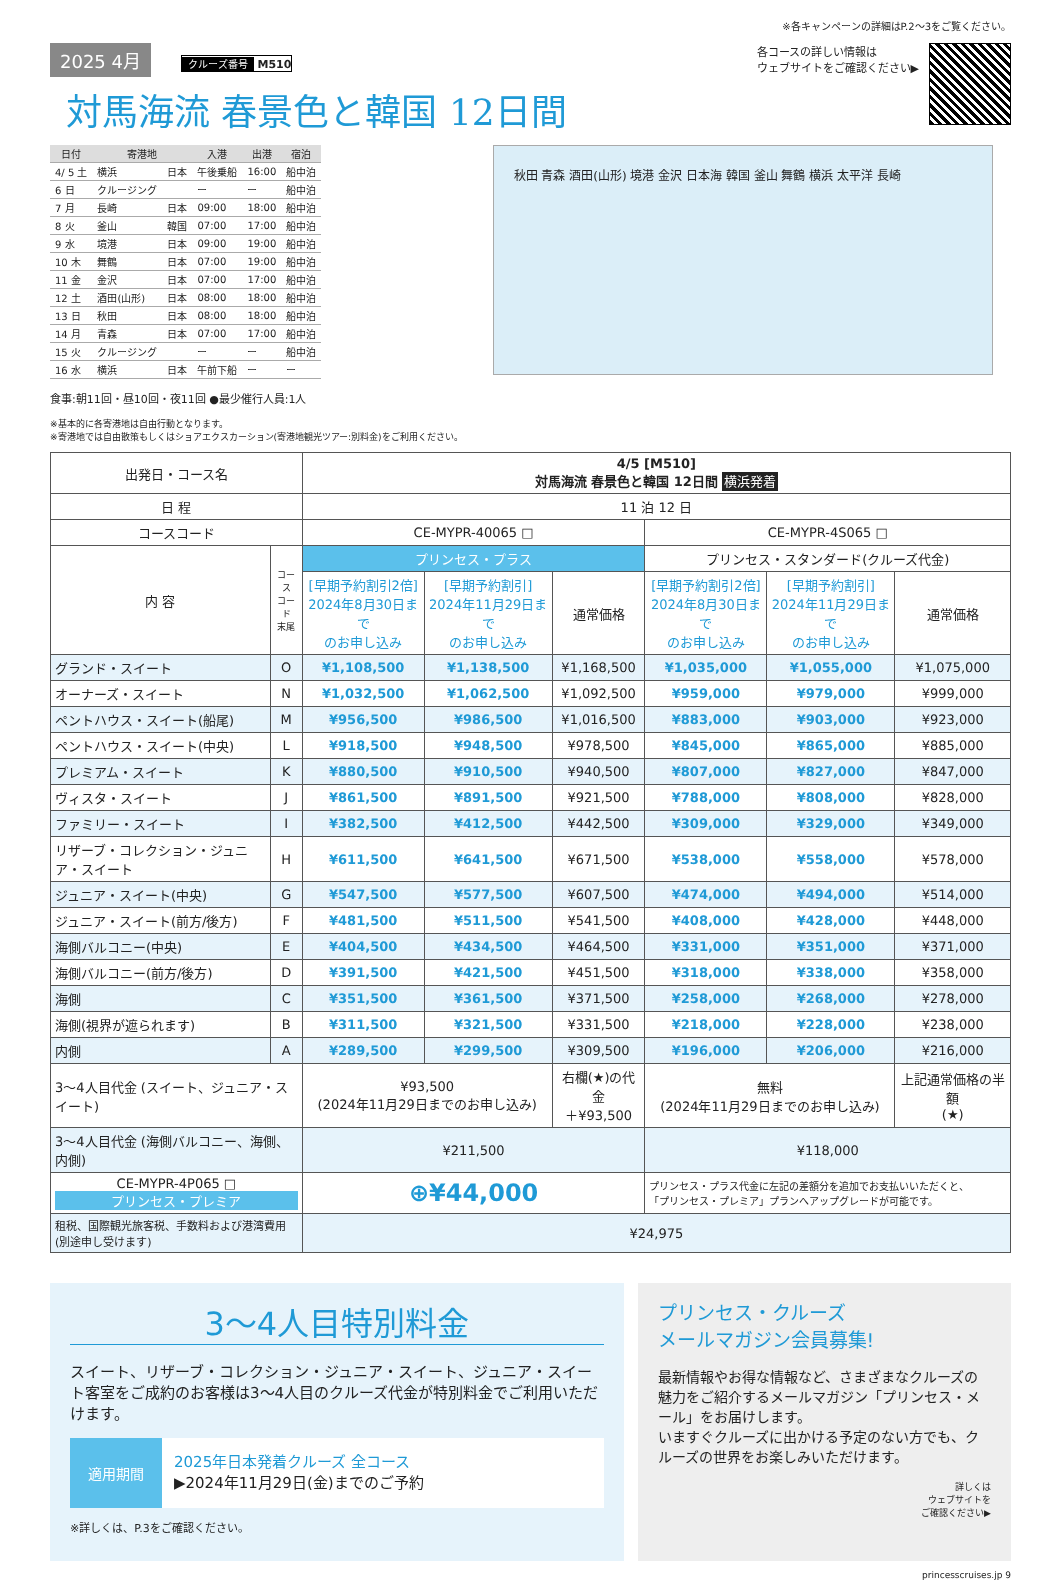※各キャンペーンの詳細はP.2〜3をご覧ください。
2025 4月 クルーズ番号 M510
対馬海流 春景色と韓国 12日間
各コースの詳しい情報は
ウェブサイトをご確認ください▶
| 日付 | 寄港地 | | 入港 | 出港 | 宿泊 |
| --- | --- | --- | --- | --- | --- |
| 4/ 5 土 | 横浜 | 日本 | 午後乗船 | 16:00 | 船中泊 |
| 6 日 | クルージング | | ー | ー | 船中泊 |
| 7 月 | 長崎 | 日本 | 09:00 | 18:00 | 船中泊 |
| 8 火 | 釜山 | 韓国 | 07:00 | 17:00 | 船中泊 |
| 9 水 | 境港 | 日本 | 09:00 | 19:00 | 船中泊 |
| 10 木 | 舞鶴 | 日本 | 07:00 | 19:00 | 船中泊 |
| 11 金 | 金沢 | 日本 | 07:00 | 17:00 | 船中泊 |
| 12 土 | 酒田(山形) | 日本 | 08:00 | 18:00 | 船中泊 |
| 13 日 | 秋田 | 日本 | 08:00 | 18:00 | 船中泊 |
| 14 月 | 青森 | 日本 | 07:00 | 17:00 | 船中泊 |
| 15 火 | クルージング | | ー | ー | 船中泊 |
| 16 水 | 横浜 | 日本 | 午前下船 | ー | ー |
食事:朝11回・昼10回・夜11回 ●最少催行人員:1人
※基本的に各寄港地は自由行動となります。
※寄港地では自由散策もしくはショアエクスカーション(寄港地観光ツアー:別料金)をご利用ください。
秋田 青森 酒田(山形) 境港 金沢 日本海 韓国 釜山 舞鶴 横浜 太平洋 長崎
| 出発日・コース名 | | 4/5 [M510] 対馬海流 春景色と韓国 12日間 横浜発着 | | | | | |
| 日 程 | | 11 泊 12 日 | | | | | |
| コースコード | | CE-MYPR-40065 □ | | | CE-MYPR-4S065 □ | | |
| 内 容 | コース コード 末尾 | プリンセス・プラス | | | プリンセス・スタンダード(クルーズ代金) | | |
| | | [早期予約割引2倍] 2024年8月30日まで のお申し込み | [早期予約割引] 2024年11月29日まで のお申し込み | 通常価格 | [早期予約割引2倍] 2024年8月30日まで のお申し込み | [早期予約割引] 2024年11月29日まで のお申し込み | 通常価格 |
| グランド・スイート | O | ¥1,108,500 | ¥1,138,500 | ¥1,168,500 | ¥1,035,000 | ¥1,055,000 | ¥1,075,000 |
| オーナーズ・スイート | N | ¥1,032,500 | ¥1,062,500 | ¥1,092,500 | ¥959,000 | ¥979,000 | ¥999,000 |
| ペントハウス・スイート(船尾) | M | ¥956,500 | ¥986,500 | ¥1,016,500 | ¥883,000 | ¥903,000 | ¥923,000 |
| ペントハウス・スイート(中央) | L | ¥918,500 | ¥948,500 | ¥978,500 | ¥845,000 | ¥865,000 | ¥885,000 |
| プレミアム・スイート | K | ¥880,500 | ¥910,500 | ¥940,500 | ¥807,000 | ¥827,000 | ¥847,000 |
| ヴィスタ・スイート | J | ¥861,500 | ¥891,500 | ¥921,500 | ¥788,000 | ¥808,000 | ¥828,000 |
| ファミリー・スイート | I | ¥382,500 | ¥412,500 | ¥442,500 | ¥309,000 | ¥329,000 | ¥349,000 |
| リザーブ・コレクション・ジュニア・スイート | H | ¥611,500 | ¥641,500 | ¥671,500 | ¥538,000 | ¥558,000 | ¥578,000 |
| ジュニア・スイート(中央) | G | ¥547,500 | ¥577,500 | ¥607,500 | ¥474,000 | ¥494,000 | ¥514,000 |
| ジュニア・スイート(前方/後方) | F | ¥481,500 | ¥511,500 | ¥541,500 | ¥408,000 | ¥428,000 | ¥448,000 |
| 海側バルコニー(中央) | E | ¥404,500 | ¥434,500 | ¥464,500 | ¥331,000 | ¥351,000 | ¥371,000 |
| 海側バルコニー(前方/後方) | D | ¥391,500 | ¥421,500 | ¥451,500 | ¥318,000 | ¥338,000 | ¥358,000 |
| 海側 | C | ¥351,500 | ¥361,500 | ¥371,500 | ¥258,000 | ¥268,000 | ¥278,000 |
| 海側(視界が遮られます) | B | ¥311,500 | ¥321,500 | ¥331,500 | ¥218,000 | ¥228,000 | ¥238,000 |
| 内側 | A | ¥289,500 | ¥299,500 | ¥309,500 | ¥196,000 | ¥206,000 | ¥216,000 |
| 3〜4人目代金 (スイート、ジュニア・スイート) | | ¥93,500 (2024年11月29日までのお申し込み) | | 右欄(★)の代金 ＋¥93,500 | 無料 (2024年11月29日までのお申し込み) | | 上記通常価格の半額 (★) |
| 3〜4人目代金 (海側バルコニー、海側、内側) | | ¥211,500 | | | ¥118,000 | | |
| CE-MYPR-4P065 □ プリンセス・プレミア | | ⊕¥44,000 | | | プリンセス・プラス代金に左記の差額分を追加でお支払いいただくと、 「プリンセス・プレミア」プランへアップグレードが可能です。 | | |
| 租税、国際観光旅客税、手数料および港湾費用 (別途申し受けます) | | ¥24,975 | | | | | |
3〜4人目特別料金
スイート、リザーブ・コレクション・ジュニア・スイート、ジュニア・スイート客室をご成約のお客様は3〜4人目のクルーズ代金が特別料金でご利用いただけます。
適用期間
2025年日本発着クルーズ 全コース
▶2024年11月29日(金)までのご予約
※詳しくは、P.3をご確認ください。
プリンセス・クルーズ
メールマガジン会員募集!
最新情報やお得な情報など、さまざまなクルーズの魅力をご紹介するメールマガジン「プリンセス・メール」をお届けします。
いますぐクルーズに出かける予定のない方でも、クルーズの世界をお楽しみいただけます。
詳しくは
ウェブサイトを
ご確認ください▶
princesscruises.jp 9